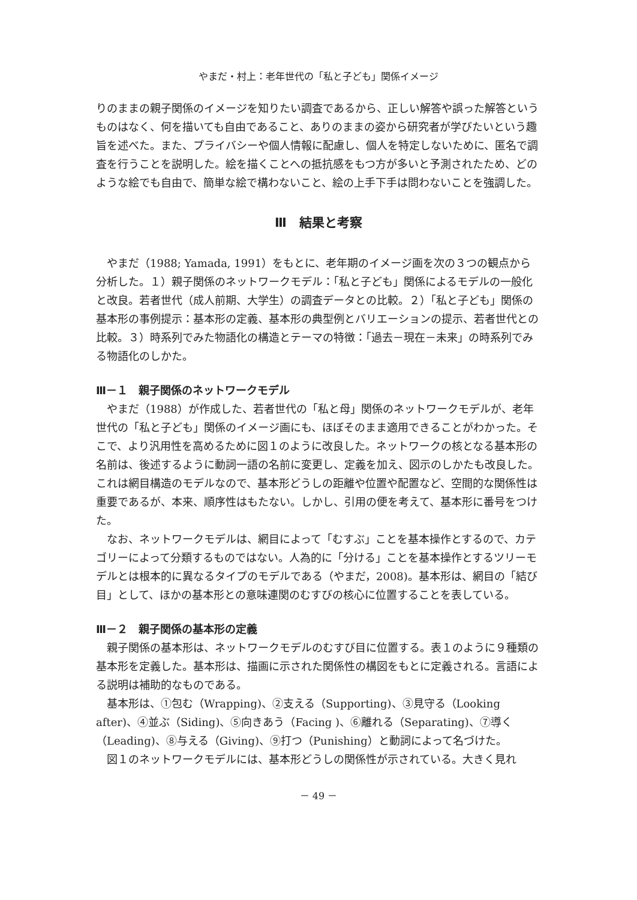やまだ・村上：老年世代の「私と子ども」関係イメージ
りのままの親子関係のイメージを知りたい調査であるから、正しい解答や誤った解答というものはなく、何を描いても自由であること、ありのままの姿から研究者が学びたいという趣旨を述べた。また、プライバシーや個人情報に配慮し、個人を特定しないために、匿名で調査を行うことを説明した。絵を描くことへの抵抗感をもつ方が多いと予測されたため、どのような絵でも自由で、簡単な絵で構わないこと、絵の上手下手は問わないことを強調した。
Ⅲ　結果と考察
やまだ（1988; Yamada, 1991）をもとに、老年期のイメージ画を次の３つの観点から分析した。１）親子関係のネットワークモデル：「私と子ども」関係によるモデルの一般化と改良。若者世代（成人前期、大学生）の調査データとの比較。２）「私と子ども」関係の基本形の事例提示：基本形の定義、基本形の典型例とバリエーションの提示、若者世代との比較。３）時系列でみた物語化の構造とテーマの特徴：「過去－現在－未来」の時系列でみる物語化のしかた。
Ⅲ－１　親子関係のネットワークモデル
やまだ（1988）が作成した、若者世代の「私と母」関係のネットワークモデルが、老年世代の「私と子ども」関係のイメージ画にも、ほぼそのまま適用できることがわかった。そこで、より汎用性を高めるために図１のように改良した。ネットワークの核となる基本形の名前は、後述するように動詞一語の名前に変更し、定義を加え、図示のしかたも改良した。これは網目構造のモデルなので、基本形どうしの距離や位置や配置など、空間的な関係性は重要であるが、本来、順序性はもたない。しかし、引用の便を考えて、基本形に番号をつけた。
なお、ネットワークモデルは、網目によって「むすぶ」ことを基本操作とするので、カテゴリーによって分類するものではない。人為的に「分ける」ことを基本操作とするツリーモデルとは根本的に異なるタイプのモデルである（やまだ，2008)。基本形は、網目の「結び目」として、ほかの基本形との意味連関のむすびの核心に位置することを表している。
Ⅲ－２　親子関係の基本形の定義
親子関係の基本形は、ネットワークモデルのむすび目に位置する。表１のように９種類の基本形を定義した。基本形は、描画に示された関係性の構図をもとに定義される。言語による説明は補助的なものである。
基本形は、①包む（Wrapping)、②支える（Supporting)、③見守る（Looking after)、④並ぶ（Siding)、⑤向きあう（Facing )、⑥離れる（Separating)、⑦導く（Leading)、⑧与える（Giving)、⑨打つ（Punishing）と動詞によって名づけた。
図１のネットワークモデルには、基本形どうしの関係性が示されている。大きく見れ
－ 49 －